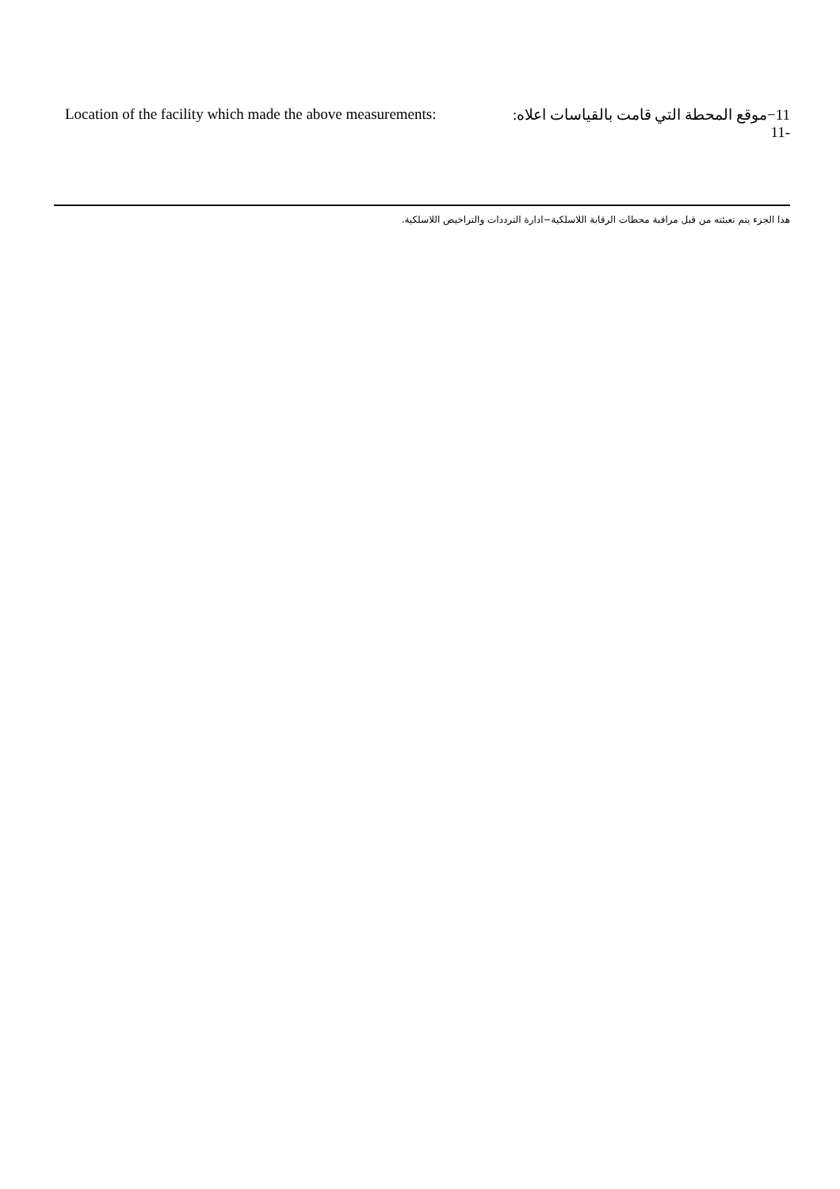Location of the facility which made the above measurements:
11−موقع المحطة التي قامت بالقياسات اعلاه:
11-
هذا الجزء يتم تعبئته من قبل مراقبة محطات الرقابة اللاسلكية−ادارة الترددات والتراخيص اللاسلكية.